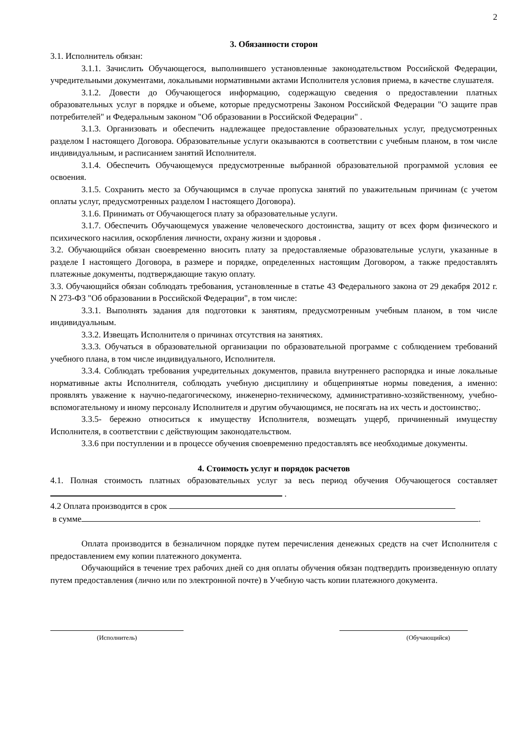2
3. Обязанности сторон
3.1. Исполнитель обязан:
3.1.1. Зачислить Обучающегося, выполнившего установленные законодательством Российской Федерации, учредительными документами, локальными нормативными актами Исполнителя условия приема, в качестве слушателя.
3.1.2. Довести до Обучающегося информацию, содержащую сведения о предоставлении платных образовательных услуг в порядке и объеме, которые предусмотрены Законом Российской Федерации "О защите прав потребителей" и Федеральным законом "Об образовании в Российской Федерации" .
3.1.3. Организовать и обеспечить надлежащее предоставление образовательных услуг, предусмотренных разделом I настоящего Договора. Образовательные услуги оказываются в соответствии с учебным планом, в том числе индивидуальным, и расписанием занятий Исполнителя.
3.1.4. Обеспечить Обучающемуся предусмотренные выбранной образовательной программой условия ее освоения.
3.1.5. Сохранить место за Обучающимся в случае пропуска занятий по уважительным причинам (с учетом оплаты услуг, предусмотренных разделом I настоящего Договора).
3.1.6. Принимать от Обучающегося плату за образовательные услуги.
3.1.7. Обеспечить Обучающемуся уважение человеческого достоинства, защиту от всех форм физического и психического насилия, оскорбления личности, охрану жизни и здоровья .
3.2. Обучающийся обязан своевременно вносить плату за предоставляемые образовательные услуги, указанные в разделе I настоящего Договора, в размере и порядке, определенных настоящим Договором, а также предоставлять платежные документы, подтверждающие такую оплату.
3.3. Обучающийся обязан соблюдать требования, установленные в статье 43 Федерального закона от 29 декабря 2012 г. N 273-ФЗ "Об образовании в Российской Федерации", в том числе:
3.3.1. Выполнять задания для подготовки к занятиям, предусмотренным учебным планом, в том числе индивидуальным.
3.3.2. Извещать Исполнителя о причинах отсутствия на занятиях.
3.3.3. Обучаться в образовательной организации по образовательной программе с соблюдением требований учебного плана, в том числе индивидуального, Исполнителя.
3.3.4. Соблюдать требования учредительных документов, правила внутреннего распорядка и иные локальные нормативные акты Исполнителя, соблюдать учебную дисциплину и общепринятые нормы поведения, а именно: проявлять уважение к научно-педагогическому, инженерно-техническому, административно-хозяйственному, учебно-вспомогательному и иному персоналу Исполнителя и другим обучающимся, не посягать на их честь и достоинство;.
3.3.5- бережно относиться к имуществу Исполнителя, возмещать ущерб, причиненный имуществу Исполнителя, в соответствии с действующим законодательством.
3.3.6 при поступлении и в процессе обучения своевременно предоставлять все необходимые документы.
4. Стоимость услуг и порядок расчетов
4.1. Полная стоимость платных образовательных услуг за весь период обучения Обучающегося составляет .
4.2 Оплата производится в срок
в сумме .
Оплата производится в безналичном порядке путем перечисления денежных средств на счет Исполнителя с предоставлением ему копии платежного документа.
Обучающийся в течение трех рабочих дней со дня оплаты обучения обязан подтвердить произведенную оплату путем предоставления (лично или по электронной почте) в Учебную часть копии платежного документа.
(Исполнитель) (Обучающийся)